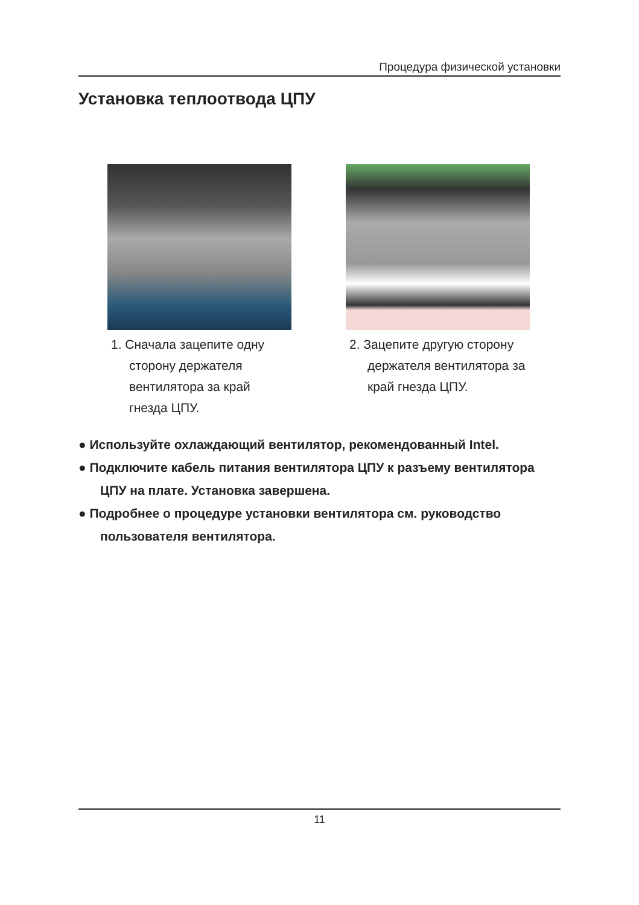Процедура физической установки
Установка теплоотвода ЦПУ
1. Сначала зацепите одну сторону держателя вентилятора за край гнезда ЦПУ.
2. Зацепите другую сторону держателя вентилятора за край гнезда ЦПУ.
● Используйте охлаждающий вентилятор, рекомендованный Intel.
● Подключите кабель питания вентилятора ЦПУ к разъему вентилятора ЦПУ на плате. Установка завершена.
● Подробнее о процедуре установки вентилятора см. руководство пользователя вентилятора.
11